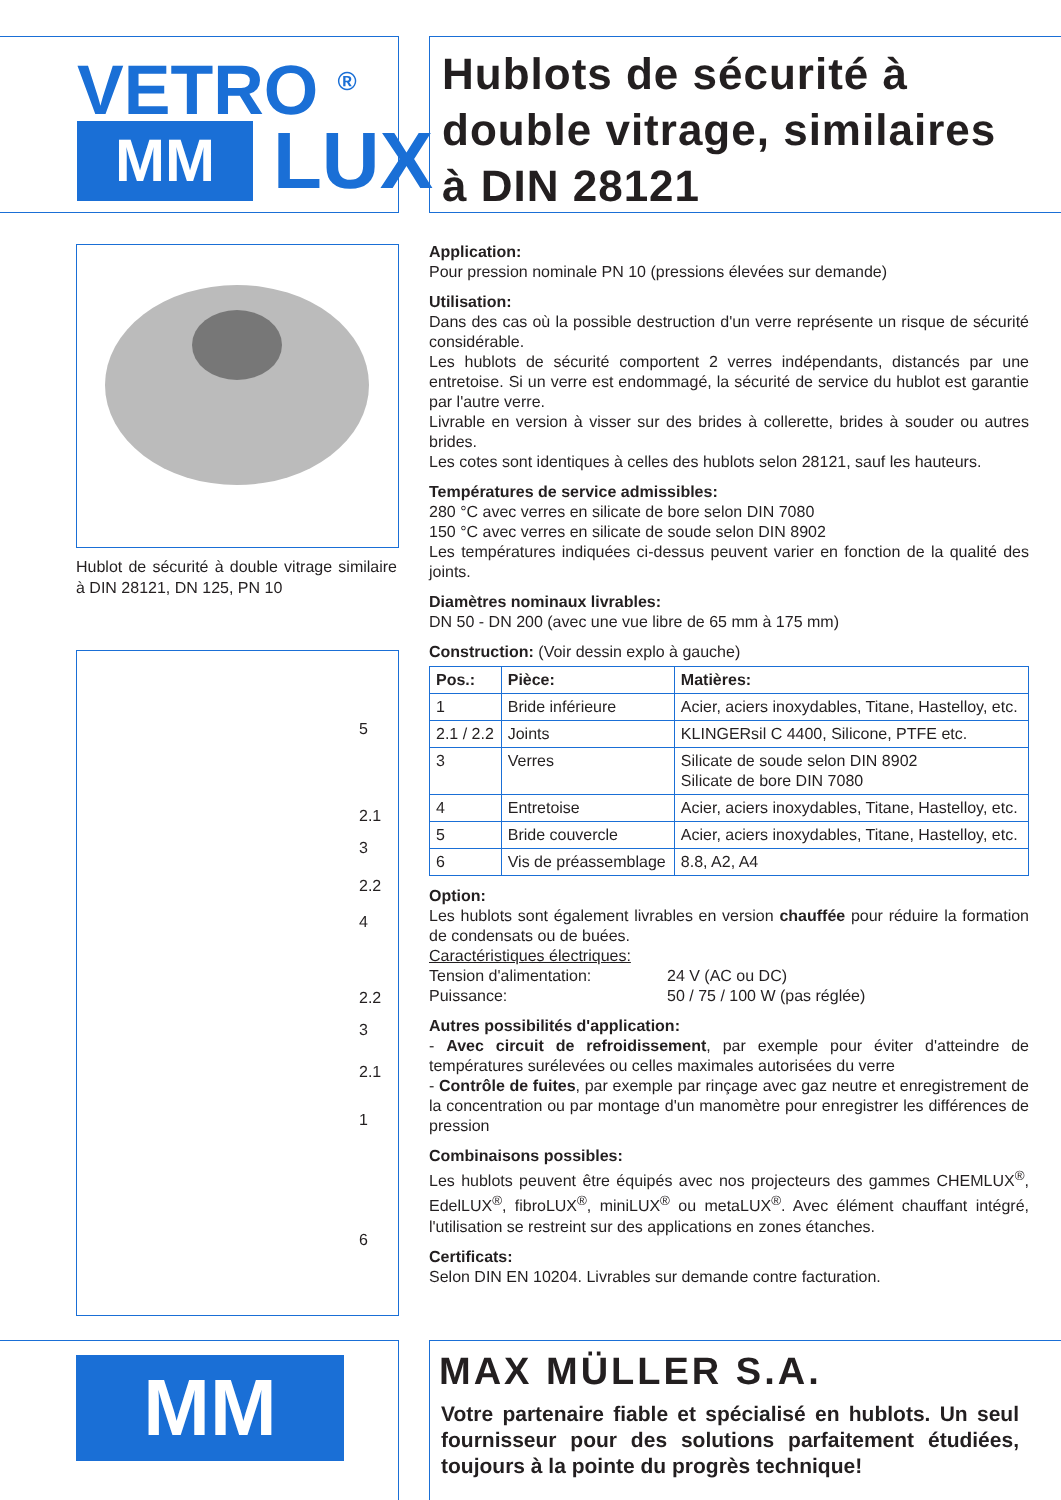VETRO <sup>®</sup>
MM
LUX
Hublots de sécurité à double vitrage, similaires à DIN 28121
Hublot de sécurité à double vitrage similaire à DIN 28121, DN 125, PN 10
5
2.1
3
2.2
4
2.2
3
2.1
1
6
Application:
Pour pression nominale PN 10 (pressions élevées sur demande)
Utilisation:
Dans des cas où la possible destruction d'un verre représente un risque de sécurité considérable.
Les hublots de sécurité comportent 2 verres indépendants, distancés par une entretoise. Si un verre est endommagé, la sécurité de service du hublot est garantie par l'autre verre.
Livrable en version à visser sur des brides à collerette, brides à souder ou autres brides.
Les cotes sont identiques à celles des hublots selon 28121, sauf les hauteurs.
Températures de service admissibles:
280 °C avec verres en silicate de bore selon DIN 7080
150 °C avec verres en silicate de soude selon DIN 8902
Les températures indiquées ci-dessus peuvent varier en fonction de la qualité des joints.
Diamètres nominaux livrables:
DN 50 - DN 200 (avec une vue libre de 65 mm à 175 mm)
Construction: (Voir dessin explo à gauche)
| Pos.: | Pièce: | Matières: |
| --- | --- | --- |
| 1 | Bride inférieure | Acier, aciers inoxydables, Titane, Hastelloy, etc. |
| 2.1 / 2.2 | Joints | KLINGERsil C 4400, Silicone, PTFE etc. |
| 3 | Verres | Silicate de soude selon DIN 8902 Silicate de bore DIN 7080 |
| 4 | Entretoise | Acier, aciers inoxydables, Titane, Hastelloy, etc. |
| 5 | Bride couvercle | Acier, aciers inoxydables, Titane, Hastelloy, etc. |
| 6 | Vis de préassemblage | 8.8, A2, A4 |
Option:
Les hublots sont également livrables en version chauffée pour réduire la formation de condensats ou de buées.
Caractéristiques électriques:
Tension d'alimentation: 24 V (AC ou DC)
Puissance: 50 / 75 / 100 W (pas réglée)
Autres possibilités d'application:
- Avec circuit de refroidissement, par exemple pour éviter d'atteindre de températures surélevées ou celles maximales autorisées du verre
- Contrôle de fuites, par exemple par rinçage avec gaz neutre et enregistrement de la concentration ou par montage d'un manomètre pour enregistrer les différences de pression
Combinaisons possibles:
Les hublots peuvent être équipés avec nos projecteurs des gammes CHEMLUX<sup>®</sup>, EdelLUX<sup>®</sup>, fibroLUX<sup>®</sup>, miniLUX<sup>®</sup> ou metaLUX<sup>®</sup>. Avec élément chauffant intégré, l'utilisation se restreint sur des applications en zones étanches.
Certificats:
Selon DIN EN 10204. Livrables sur demande contre facturation.
MM
MAX MÜLLER S.A.
Votre partenaire fiable et spécialisé en hublots. Un seul fournisseur pour des solutions parfaitement étudiées, toujours à la pointe du progrès technique!